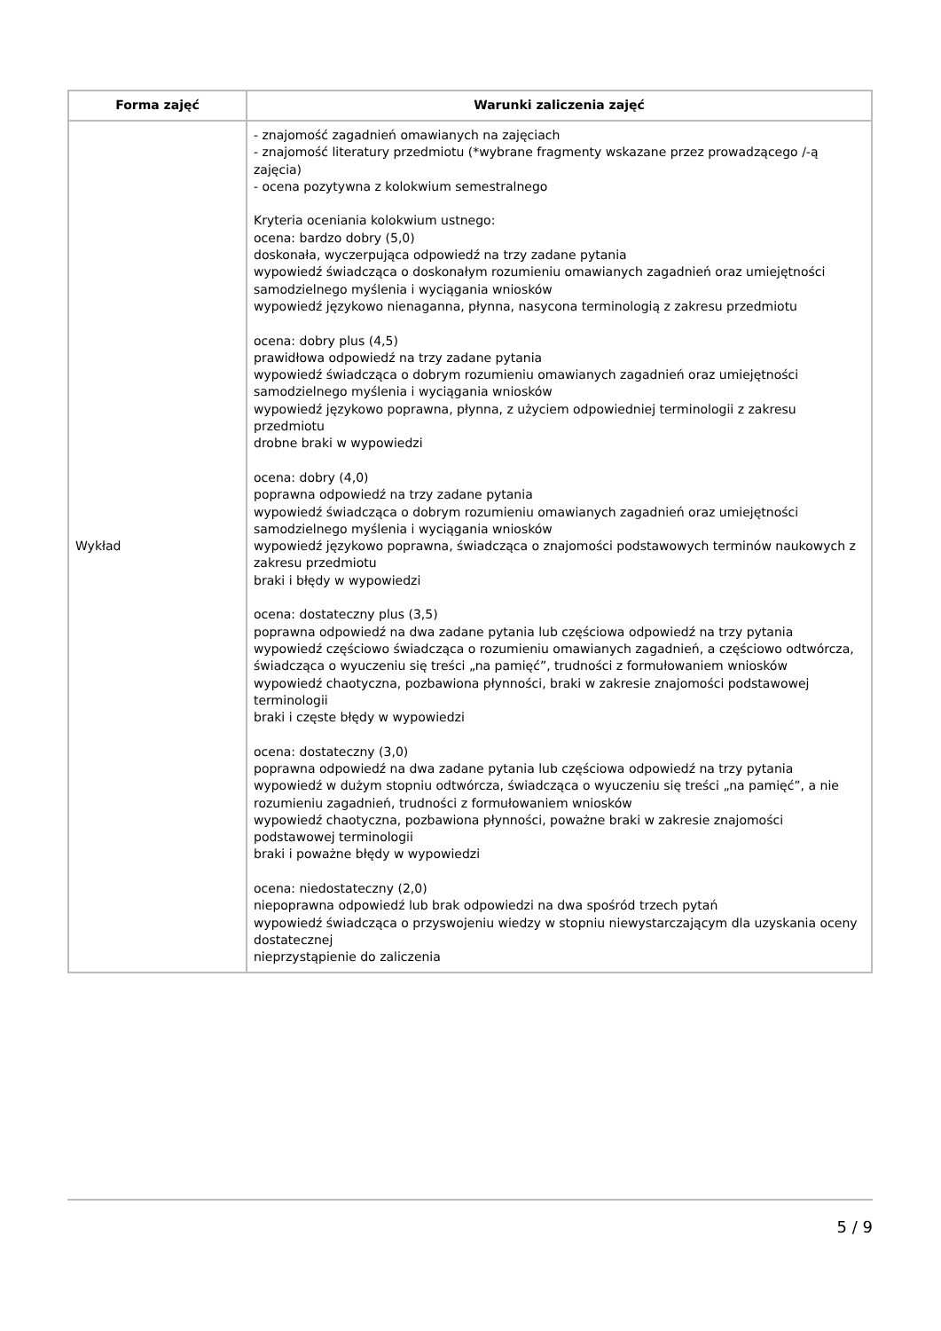| Forma zajęć | Warunki zaliczenia zajęć |
| --- | --- |
| Wykład | - znajomość zagadnień omawianych na zajęciach - znajomość literatury przedmiotu (*wybrane fragmenty wskazane przez prowadzącego /-ą zajęcia) - ocena pozytywna z kolokwium semestralnego Kryteria oceniania kolokwium ustnego: ocena: bardzo dobry (5,0) doskonała, wyczerpująca odpowiedź na trzy zadane pytania wypowiedź świadcząca o doskonałym rozumieniu omawianych zagadnień oraz umiejętności samodzielnego myślenia i wyciągania wniosków wypowiedź językowo nienaganna, płynna, nasycona terminologią z zakresu przedmiotu ocena: dobry plus (4,5) prawidłowa odpowiedź na trzy zadane pytania wypowiedź świadcząca o dobrym rozumieniu omawianych zagadnień oraz umiejętności samodzielnego myślenia i wyciągania wniosków wypowiedź językowo poprawna, płynna, z użyciem odpowiedniej terminologii z zakresu przedmiotu drobne braki w wypowiedzi ocena: dobry (4,0) poprawna odpowiedź na trzy zadane pytania wypowiedź świadcząca o dobrym rozumieniu omawianych zagadnień oraz umiejętności samodzielnego myślenia i wyciągania wniosków wypowiedź językowo poprawna, świadcząca o znajomości podstawowych terminów naukowych z zakresu przedmiotu braki i błędy w wypowiedzi ocena: dostateczny plus (3,5) poprawna odpowiedź na dwa zadane pytania lub częściowa odpowiedź na trzy pytania wypowiedź częściowo świadcząca o rozumieniu omawianych zagadnień, a częściowo odtwórcza, świadcząca o wyuczeniu się treści „na pamięć”, trudności z formułowaniem wniosków wypowiedź chaotyczna, pozbawiona płynności, braki w zakresie znajomości podstawowej terminologii braki i częste błędy w wypowiedzi ocena: dostateczny (3,0) poprawna odpowiedź na dwa zadane pytania lub częściowa odpowiedź na trzy pytania wypowiedź w dużym stopniu odtwórcza, świadcząca o wyuczeniu się treści „na pamięć”, a nie rozumieniu zagadnień, trudności z formułowaniem wniosków wypowiedź chaotyczna, pozbawiona płynności, poważne braki w zakresie znajomości podstawowej terminologii braki i poważne błędy w wypowiedzi ocena: niedostateczny (2,0) niepoprawna odpowiedź lub brak odpowiedzi na dwa spośród trzech pytań wypowiedź świadcząca o przyswojeniu wiedzy w stopniu niewystarczającym dla uzyskania oceny dostatecznej nieprzystąpienie do zaliczenia |
5 / 9